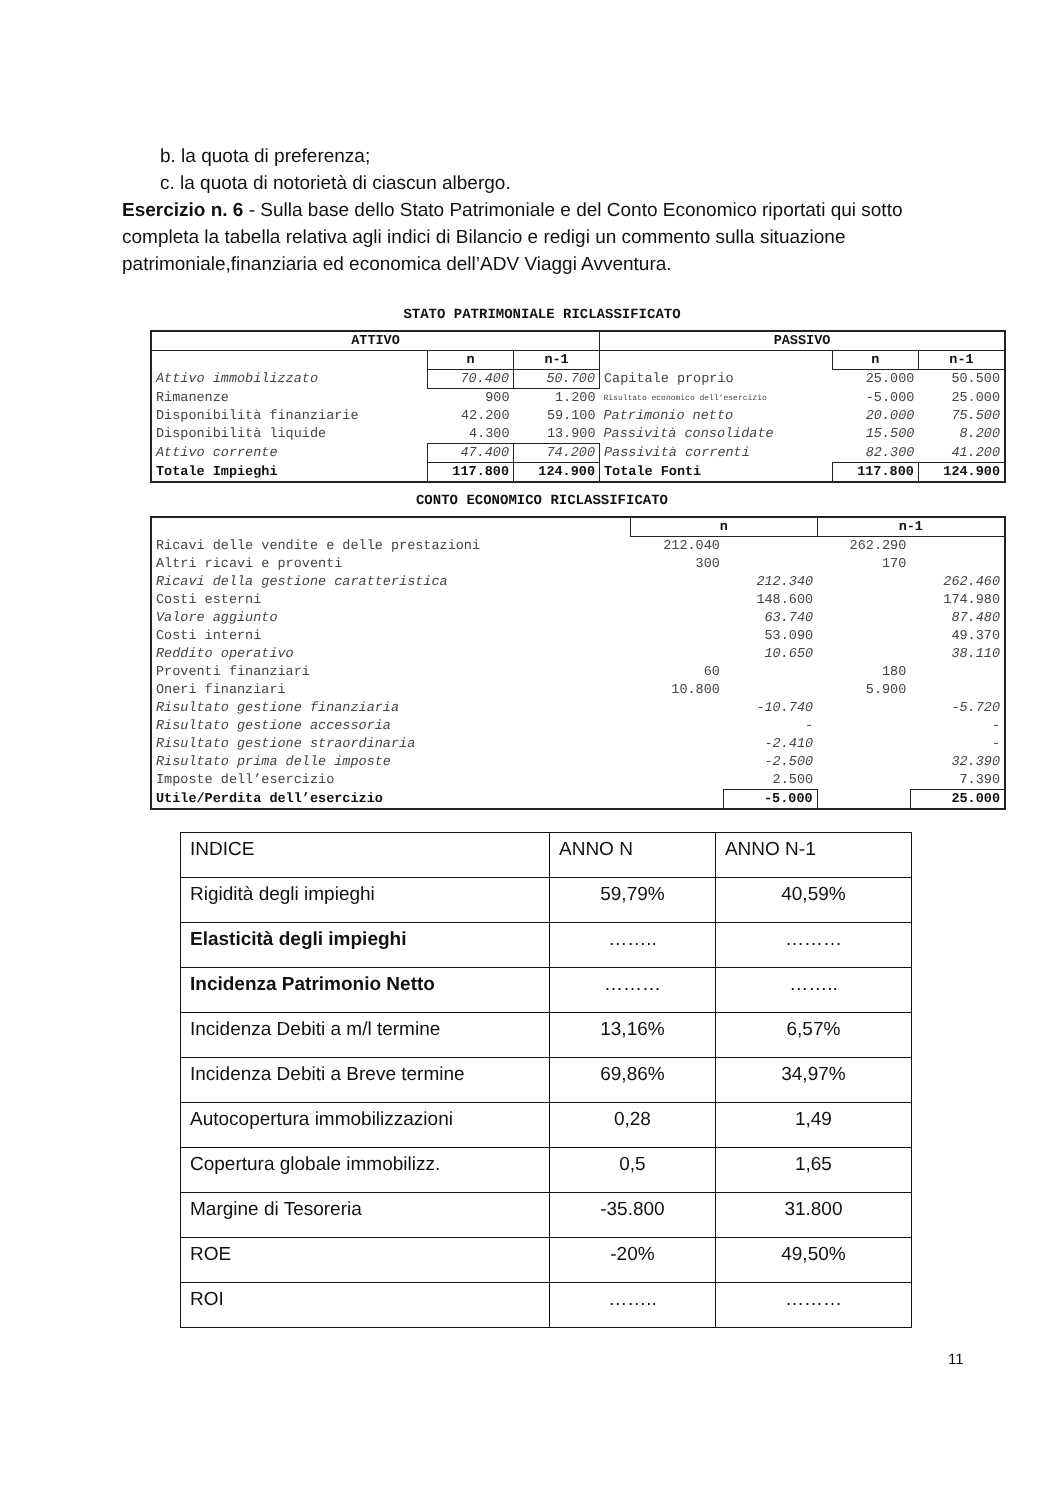b. la quota di preferenza;
c. la quota di notorietà di ciascun albergo.
Esercizio n. 6 - Sulla base dello Stato Patrimoniale e del Conto Economico riportati qui sotto completa la tabella relativa agli indici di Bilancio e redigi un commento sulla situazione patrimoniale,finanziaria ed economica dell’ADV Viaggi Avventura.
STATO PATRIMONIALE RICLASSIFICATO
| ATTIVO | | | PASSIVO | | |
| --- | --- | --- | --- | --- | --- |
| | n | n-1 | | n | n-1 |
| Attivo immobilizzato | 70.400 | 50.700 | Capitale proprio | 25.000 | 50.500 |
| Rimanenze | 900 | 1.200 | Risultato economico dell’esercizio | -5.000 | 25.000 |
| Disponibilità finanziarie | 42.200 | 59.100 | Patrimonio netto | 20.000 | 75.500 |
| Disponibilità liquide | 4.300 | 13.900 | Passività consolidate | 15.500 | 8.200 |
| Attivo corrente | 47.400 | 74.200 | Passività correnti | 82.300 | 41.200 |
| Totale Impieghi | 117.800 | 124.900 | Totale Fonti | 117.800 | 124.900 |
CONTO ECONOMICO RICLASSIFICATO
| | n | | n-1 | |
| Ricavi delle vendite e delle prestazioni | 212.040 | | 262.290 | |
| Altri ricavi e proventi | 300 | | 170 | |
| Ricavi della gestione caratteristica | | 212.340 | | 262.460 |
| Costi esterni | | 148.600 | | 174.980 |
| Valore aggiunto | | 63.740 | | 87.480 |
| Costi interni | | 53.090 | | 49.370 |
| Reddito operativo | | 10.650 | | 38.110 |
| Proventi finanziari | 60 | | 180 | |
| Oneri finanziari | 10.800 | | 5.900 | |
| Risultato gestione finanziaria | | -10.740 | | -5.720 |
| Risultato gestione accessoria | | - | | - |
| Risultato gestione straordinaria | | -2.410 | | - |
| Risultato prima delle imposte | | -2.500 | | 32.390 |
| Imposte dell’esercizio | | 2.500 | | 7.390 |
| Utile/Perdita dell’esercizio | | -5.000 | | 25.000 |
| INDICE | ANNO N | ANNO N-1 |
| Rigidità degli impieghi | 59,79% | 40,59% |
| Elasticità degli impieghi | …….. | ……… |
| Incidenza Patrimonio Netto | ……… | …….. |
| Incidenza Debiti a m/l termine | 13,16% | 6,57% |
| Incidenza Debiti a Breve termine | 69,86% | 34,97% |
| Autocopertura immobilizzazioni | 0,28 | 1,49 |
| Copertura globale immobilizz. | 0,5 | 1,65 |
| Margine di Tesoreria | -35.800 | 31.800 |
| ROE | -20% | 49,50% |
| ROI | …….. | ……… |
11